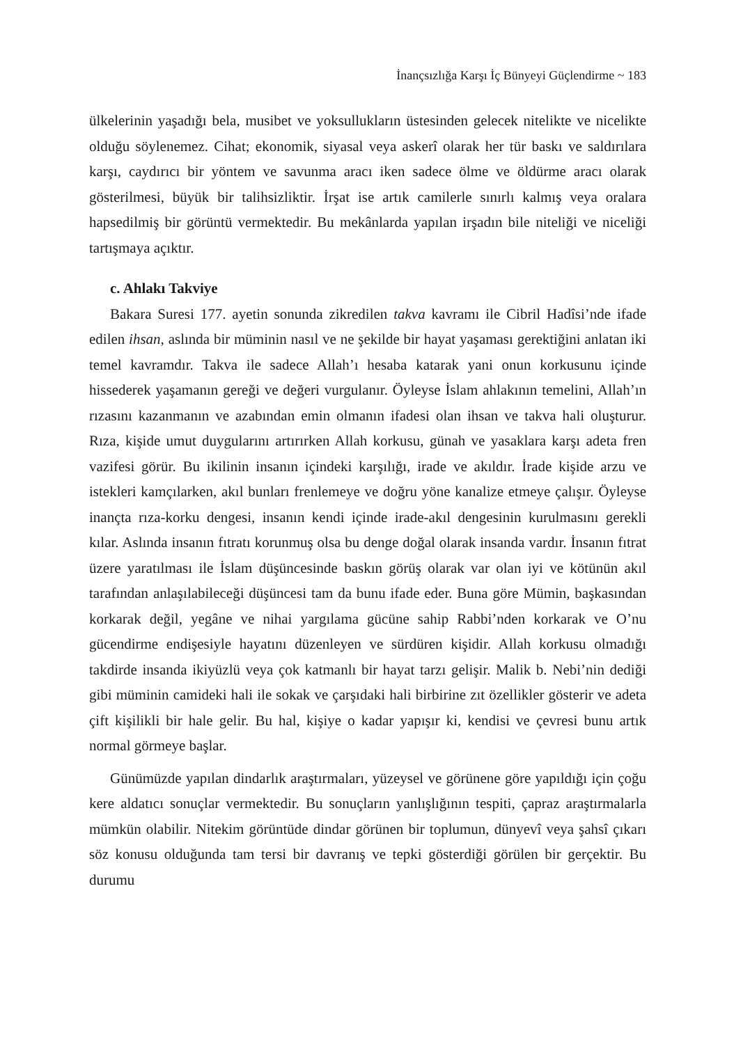İnançsızlığa Karşı İç Bünyeyi Güçlendirme ~ 183
ülkelerinin yaşadığı bela, musibet ve yoksullukların üstesinden gelecek nitelikte ve nicelikte olduğu söylenemez. Cihat; ekonomik, siyasal veya askerî olarak her tür baskı ve saldırılara karşı, caydırıcı bir yöntem ve savunma aracı iken sadece ölme ve öldürme aracı olarak gösterilmesi, büyük bir talihsizliktir. İrşat ise artık camilerle sınırlı kalmış veya oralara hapsedilmiş bir görüntü vermektedir. Bu mekânlarda yapılan irşadın bile niteliği ve niceliği tartışmaya açıktır.
c. Ahlakı Takviye
Bakara Suresi 177. ayetin sonunda zikredilen takva kavramı ile Cibril Hadîsi’nde ifade edilen ihsan, aslında bir müminin nasıl ve ne şekilde bir hayat yaşaması gerektiğini anlatan iki temel kavramdır. Takva ile sadece Allah’ı hesaba katarak yani onun korkusunu içinde hissederek yaşamanın gereği ve değeri vurgulanır. Öyleyse İslam ahlakının temelini, Allah’ın rızasını kazanmanın ve azabından emin olmanın ifadesi olan ihsan ve takva hali oluşturur. Rıza, kişide umut duygularını artırırken Allah korkusu, günah ve yasaklara karşı adeta fren vazifesi görür. Bu ikilinin insanın içindeki karşılığı, irade ve akıldır. İrade kişide arzu ve istekleri kamçılarken, akıl bunları frenlemeye ve doğru yöne kanalize etmeye çalışır. Öyleyse inançta rıza-korku dengesi, insanın kendi içinde irade-akıl dengesinin kurulmasını gerekli kılar. Aslında insanın fıtratı korunmuş olsa bu denge doğal olarak insanda vardır. İnsanın fıtrat üzere yaratılması ile İslam düşüncesinde baskın görüş olarak var olan iyi ve kötünün akıl tarafından anlaşılabileceği düşüncesi tam da bunu ifade eder. Buna göre Mümin, başkasından korkarak değil, yegâne ve nihai yargılama gücüne sahip Rabbi’nden korkarak ve O’nu gücendirme endişesiyle hayatını düzenleyen ve sürdüren kişidir. Allah korkusu olmadığı takdirde insanda ikiyüzlü veya çok katmanlı bir hayat tarzı gelişir. Malik b. Nebi’nin dediği gibi müminin camideki hali ile sokak ve çarşıdaki hali birbirine zıt özellikler gösterir ve adeta çift kişilikli bir hale gelir. Bu hal, kişiye o kadar yapışır ki, kendisi ve çevresi bunu artık normal görmeye başlar.
Günümüzde yapılan dindarlık araştırmaları, yüzeysel ve görünene göre yapıldığı için çoğu kere aldatıcı sonuçlar vermektedir. Bu sonuçların yanlışlığının tespiti, çapraz araştırmalarla mümkün olabilir. Nitekim görüntüde dindar görünen bir toplumun, dünyevî veya şahsî çıkarı söz konusu olduğunda tam tersi bir davranış ve tepki gösterdiği görülen bir gerçektir. Bu durumu